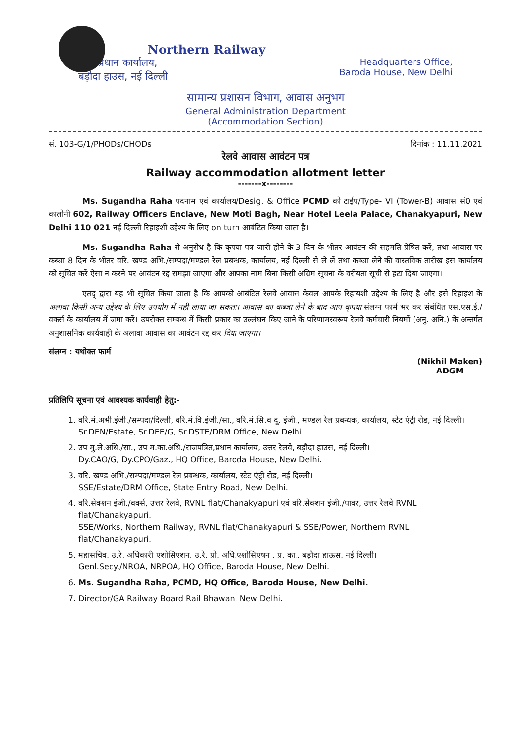Northern Railway
प्रधान कार्यालय,
बड़ौदा हाउस, नई दिल्ली
Headquarters Office,
Baroda House, New Delhi
सामान्य प्रशासन विभाग, आवास अनुभग
General Administration Department
(Accommodation Section)
सं. 103-G/1/PHODs/CHODs दिनांक : 11.11.2021
रेलवे आवास आवंटन पत्र
Railway accommodation allotment letter
-------x--------
Ms. Sugandha Raha पदनाम एवं कार्यालय/Desig. & Office PCMD को टाईप/Type- VI (Tower-B) आवास सं0 एवं कालोनी 602, Railway Officers Enclave, New Moti Bagh, Near Hotel Leela Palace, Chanakyapuri, New Delhi 110 021 नई दिल्ली रिहाइशी उद्देश्य के लिए on turn आबंटित किया जाता है।
Ms. Sugandha Raha से अनुरोध है कि कृपया पत्र जारी होने के 3 दिन के भीतर आवंटन की सहमति प्रेषित करें, तथा आवास पर कब्जा 8 दिन के भीतर वरि. खण्ड अभि./सम्पदा/मण्डल रेल प्रबन्धक, कार्यालय, नई दिल्ली से ले लें तथा कब्जा लेने की वास्तविक तारीख इस कार्यालय को सूचित करें ऐसा न करने पर आवंटन रद्द समझा जाएगा और आपका नाम बिना किसी अग्रिम सूचना के वरीयता सूची से हटा दिया जाएगा।
एतद् द्वारा यह भी सूचित किया जाता है कि आपको आबंटित रेलवे आवास केवल आपके रिहायशी उद्देश्य के लिए है और इसे रिहाइश के अलावा किसी अन्य उद्देश्य के लिए उपयोग में नही लाया जा सकता। आवास का कब्जा लेने के बाद आप कृपया संलग्न फार्म भर कर संबंधित एस.एस.ई./वकर्स के कार्यालय में जमा करें। उपरोक्त सम्बन्ध में किसी प्रकार का उल्लंघन किए जाने के परिणामस्वरूप रेलवे कर्मचारी नियमों (अनु. अनि.) के अन्तर्गत अनुशासनिक कार्यवाही के अलावा आवास का आवंटन रद्द कर दिया जाएगा।
संलग्न : यथोक्त फार्म
(Nikhil Maken)
ADGM
प्रतिलिपि सूचना एवं आवश्यक कार्यवाही हेतु:-
1. वरि.मं.अभी.इंजी./सम्पदा/दिल्ली, वरि.मं.वि.इंजी./सा., वरि.मं.सि.व दू. इंजी., मण्डल रेल प्रबन्धक, कार्यालय, स्टेट एंट्री रोड, नई दिल्ली।
Sr.DEN/Estate, Sr.DEE/G, Sr.DSTE/DRM Office, New Delhi
2. उप मु.ले.अधि./सा., उप म.का.अधि./राजपत्रित,प्रधान कार्यालय, उत्तर रेलवे, बड़ौदा हाउस, नई दिल्ली।
Dy.CAO/G, Dy.CPO/Gaz., HQ Office, Baroda House, New Delhi.
3. वरि. खण्ड अभि./सम्पदा/मण्डल रेल प्रबन्धक, कार्यालय, स्टेट एंट्री रोड, नई दिल्ली।
SSE/Estate/DRM Office, State Entry Road, New Delhi.
4. वरि.सेक्शन इंजी./वर्क्स, उत्तर रेलवे, RVNL flat/Chanakyapuri एवं वरि.सेक्शन इंजी./पावर, उत्तर रेलवे RVNL flat/Chanakyapuri.
SSE/Works, Northern Railway, RVNL flat/Chanakyapuri & SSE/Power, Northern RVNL flat/Chanakyapuri.
5. महासचिव, उ.रे. अधिकारी एशोसिएशन, उ.रे. प्रो. अधि.एशोसिएषन , प्र. का., बड़ौदा हाऊस, नई दिल्ली।
Genl.Secy./NROA, NRPOA, HQ Office, Baroda House, New Delhi.
6. Ms. Sugandha Raha, PCMD, HQ Office, Baroda House, New Delhi.
7. Director/GA Railway Board Rail Bhawan, New Delhi.